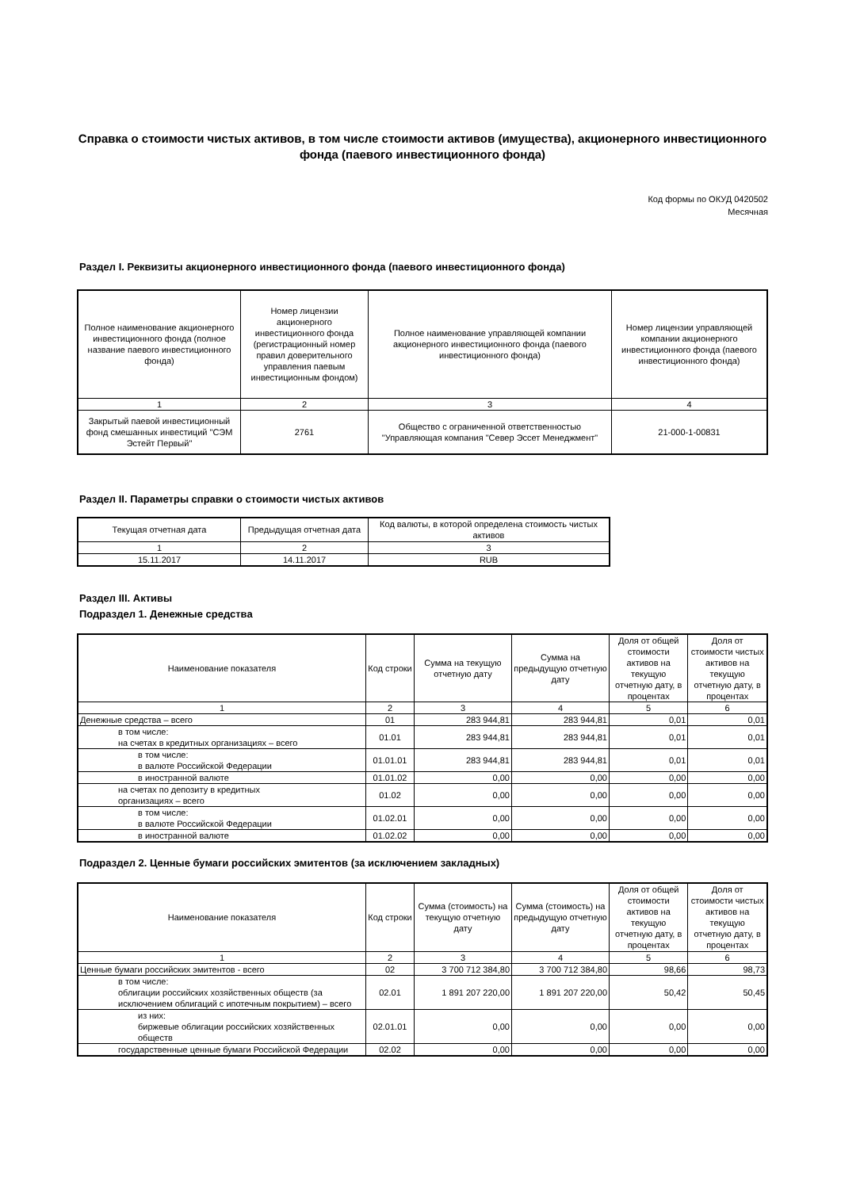Справка о стоимости чистых активов, в том числе стоимости активов (имущества), акционерного инвестиционного фонда (паевого инвестиционного фонда)
Код формы по ОКУД 0420502
Месячная
Раздел I. Реквизиты акционерного инвестиционного фонда (паевого инвестиционного фонда)
| Полное наименование акционерного инвестиционного фонда (полное название паевого инвестиционного фонда) | Номер лицензии акционерного инвестиционного фонда (регистрационный номер правил доверительного управления паевым инвестиционным фондом) | Полное наименование управляющей компании акционерного инвестиционного фонда (паевого инвестиционного фонда) | Номер лицензии управляющей компании акционерного инвестиционного фонда (паевого инвестиционного фонда) |
| --- | --- | --- | --- |
| 1 | 2 | 3 | 4 |
| Закрытый паевой инвестиционный фонд смешанных инвестиций "СЭМ Эстейт Первый" | 2761 | Общество с ограниченной ответственностью "Управляющая компания "Север Эссет Менеджмент" | 21-000-1-00831 |
Раздел II. Параметры справки о стоимости чистых активов
| Текущая отчетная дата | Предыдущая отчетная дата | Код валюты, в которой определена стоимость чистых активов |
| --- | --- | --- |
| 1 | 2 | 3 |
| 15.11.2017 | 14.11.2017 | RUB |
Раздел III. Активы
Подраздел 1. Денежные средства
| Наименование показателя | Код строки | Сумма на текущую отчетную дату | Сумма на предыдущую отчетную дату | Доля от общей стоимости активов на текущую отчетную дату, в процентах | Доля от стоимости чистых активов на текущую отчетную дату, в процентах |
| --- | --- | --- | --- | --- | --- |
| 1 | 2 | 3 | 4 | 5 | 6 |
| Денежные средства – всего | 01 | 283 944,81 | 283 944,81 | 0,01 | 0,01 |
| в том числе: на счетах в кредитных организациях – всего | 01.01 | 283 944,81 | 283 944,81 | 0,01 | 0,01 |
| в том числе: в валюте Российской Федерации | 01.01.01 | 283 944,81 | 283 944,81 | 0,01 | 0,01 |
| в иностранной валюте | 01.01.02 | 0,00 | 0,00 | 0,00 | 0,00 |
| на счетах по депозиту в кредитных организациях – всего | 01.02 | 0,00 | 0,00 | 0,00 | 0,00 |
| в том числе: в валюте Российской Федерации | 01.02.01 | 0,00 | 0,00 | 0,00 | 0,00 |
| в иностранной валюте | 01.02.02 | 0,00 | 0,00 | 0,00 | 0,00 |
Подраздел 2. Ценные бумаги российских эмитентов (за исключением закладных)
| Наименование показателя | Код строки | Сумма (стоимость) на текущую отчетную дату | Сумма (стоимость) на предыдущую отчетную дату | Доля от общей стоимости активов на текущую отчетную дату, в процентах | Доля от стоимости чистых активов на текущую отчетную дату, в процентах |
| --- | --- | --- | --- | --- | --- |
| 1 | 2 | 3 | 4 | 5 | 6 |
| Ценные бумаги российских эмитентов - всего | 02 | 3 700 712 384,80 | 3 700 712 384,80 | 98,66 | 98,73 |
| в том числе: облигации российских хозяйственных обществ (за исключением облигаций с ипотечным покрытием) – всего | 02.01 | 1 891 207 220,00 | 1 891 207 220,00 | 50,42 | 50,45 |
| из них: биржевые облигации российских хозяйственных обществ | 02.01.01 | 0,00 | 0,00 | 0,00 | 0,00 |
| государственные ценные бумаги Российской Федерации | 02.02 | 0,00 | 0,00 | 0,00 | 0,00 |